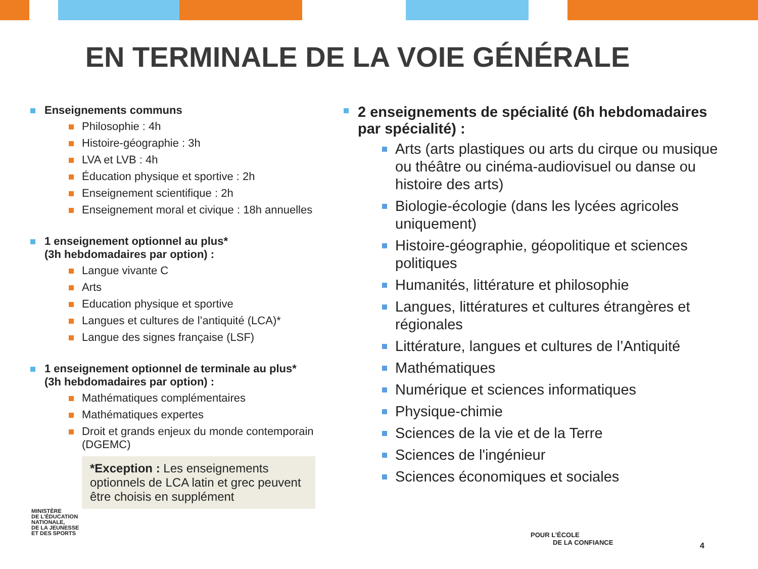EN TERMINALE DE LA VOIE GÉNÉRALE
Enseignements communs
Philosophie : 4h
Histoire-géographie : 3h
LVA et LVB : 4h
Éducation physique et sportive : 2h
Enseignement scientifique : 2h
Enseignement moral et civique : 18h annuelles
1 enseignement optionnel au plus*
(3h hebdomadaires par option) :
Langue vivante C
Arts
Education physique et sportive
Langues et cultures de l’antiquité (LCA)*
Langue des signes française (LSF)
1 enseignement optionnel de terminale au plus*
(3h hebdomadaires par option) :
Mathématiques complémentaires
Mathématiques expertes
Droit et grands enjeux du monde contemporain (DGEMC)
*Exception : Les enseignements optionnels de LCA latin et grec peuvent être choisis en supplément
2 enseignements de spécialité (6h hebdomadaires par spécialité) :
Arts (arts plastiques ou arts du cirque ou musique ou théâtre ou cinéma-audiovisuel ou danse ou histoire des arts)
Biologie-écologie (dans les lycées agricoles uniquement)
Histoire-géographie, géopolitique et sciences politiques
Humanités, littérature et philosophie
Langues, littératures et cultures étrangères et régionales
Littérature, langues et cultures de l’Antiquité
Mathématiques
Numérique et sciences informatiques
Physique-chimie
Sciences de la vie et de la Terre
Sciences de l'ingénieur
Sciences économiques et sociales
MINISTÈRE
DE L’ÉDUCATION
NATIONALE,
DE LA JEUNESSE
ET DES SPORTS
POUR L’ÉCOLE
DE LA CONFIANCE
4